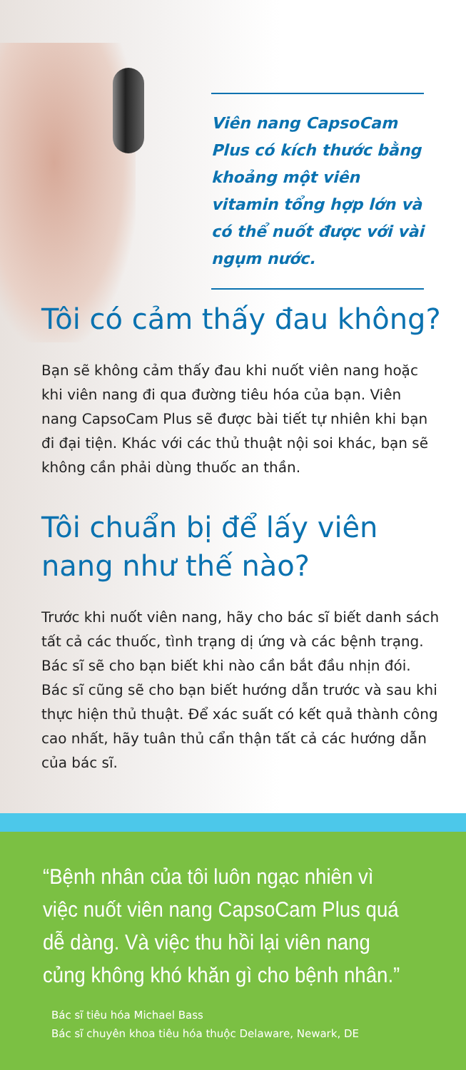Viên nang CapsoCam Plus có kích thước bằng khoảng một viên vitamin tổng hợp lớn và có thể nuốt được với vài ngụm nước.
Tôi có cảm thấy đau không?
Bạn sẽ không cảm thấy đau khi nuốt viên nang hoặc khi viên nang đi qua đường tiêu hóa của bạn. Viên nang CapsoCam Plus sẽ được bài tiết tự nhiên khi bạn đi đại tiện. Khác với các thủ thuật nội soi khác, bạn sẽ không cần phải dùng thuốc an thần.
Tôi chuẩn bị để lấy viên nang như thế nào?
Trước khi nuốt viên nang, hãy cho bác sĩ biết danh sách tất cả các thuốc, tình trạng dị ứng và các bệnh trạng. Bác sĩ sẽ cho bạn biết khi nào cần bắt đầu nhịn đói. Bác sĩ cũng sẽ cho bạn biết hướng dẫn trước và sau khi thực hiện thủ thuật. Để xác suất có kết quả thành công cao nhất, hãy tuân thủ cẩn thận tất cả các hướng dẫn của bác sĩ.
“Bệnh nhân của tôi luôn ngạc nhiên vì việc nuốt viên nang CapsoCam Plus quá dễ dàng. Và việc thu hồi lại viên nang củng không khó khăn gì cho bệnh nhân.”
Bác sĩ tiêu hóa Michael Bass
Bác sĩ chuyên khoa tiêu hóa thuộc Delaware, Newark, DE